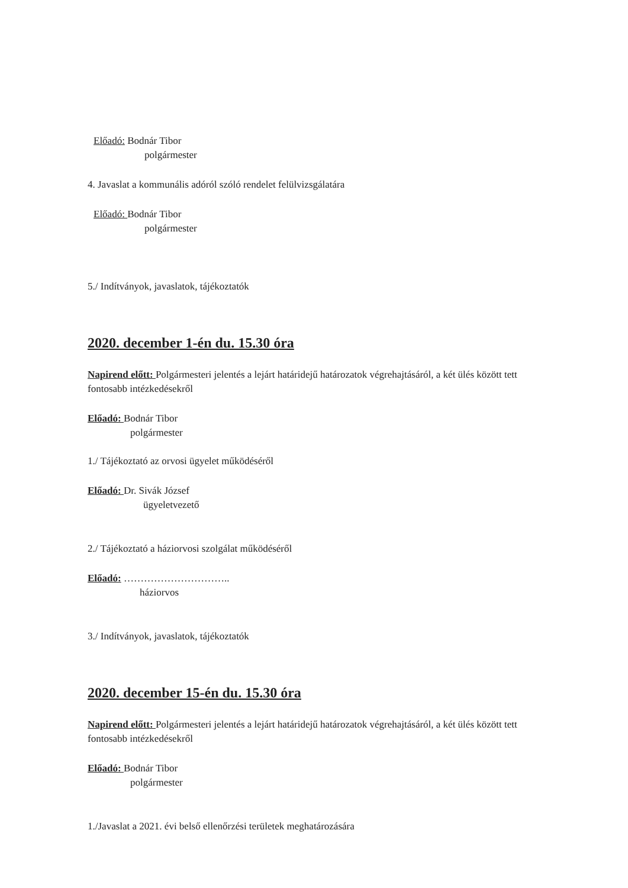Előadó: Bodnár Tibor
polgármester
4. Javaslat a kommunális adóról szóló rendelet felülvizsgálatára
Előadó: Bodnár Tibor
polgármester
5./ Indítványok, javaslatok, tájékoztatók
2020. december 1-én du. 15.30 óra
Napirend előtt: Polgármesteri jelentés a lejárt határidejű határozatok végrehajtásáról, a két ülés között tett fontosabb intézkedésekről
Előadó: Bodnár Tibor
polgármester
1./ Tájékoztató az orvosi ügyelet működéséről
Előadó: Dr. Sivák József
ügyeletvezető
2./ Tájékoztató a háziorvosi szolgálat működéséről
Előadó: …………………………..
háziorvos
3./ Indítványok, javaslatok, tájékoztatók
2020. december 15-én du. 15.30 óra
Napirend előtt: Polgármesteri jelentés a lejárt határidejű határozatok végrehajtásáról, a két ülés között tett fontosabb intézkedésekről
Előadó: Bodnár Tibor
polgármester
1./Javaslat a 2021. évi belső ellenőrzési területek meghatározására